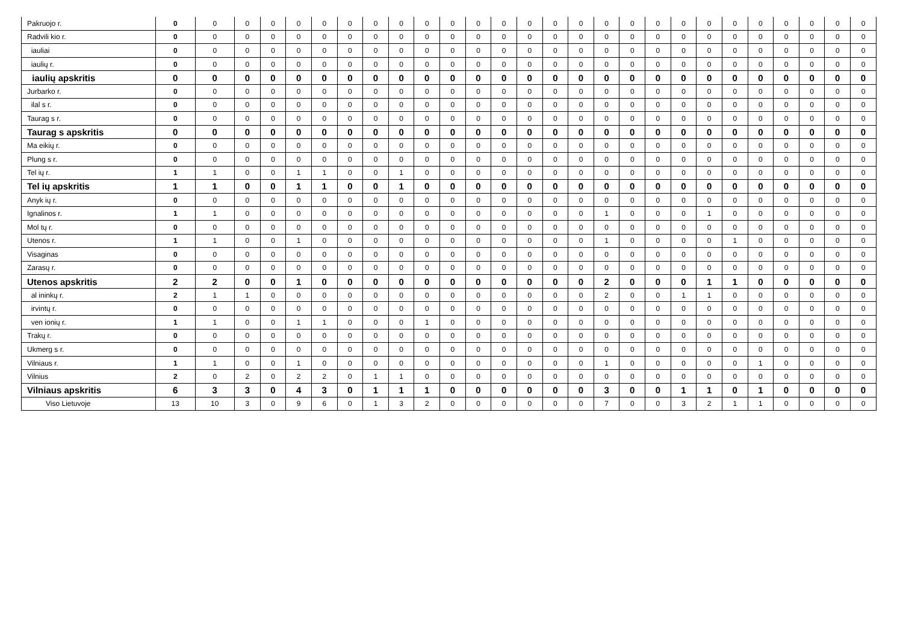| Pakruojo r. | 0 | 0 | 0 | 0 | 0 | 0 | 0 | 0 | 0 | 0 | 0 | 0 | 0 | 0 | 0 | 0 | 0 | 0 | 0 | 0 | 0 | 0 | 0 | 0 | 0 | 0 | 0 |
| Radvili kio r. | 0 | 0 | 0 | 0 | 0 | 0 | 0 | 0 | 0 | 0 | 0 | 0 | 0 | 0 | 0 | 0 | 0 | 0 | 0 | 0 | 0 | 0 | 0 | 0 | 0 | 0 | 0 |
| iauliai | 0 | 0 | 0 | 0 | 0 | 0 | 0 | 0 | 0 | 0 | 0 | 0 | 0 | 0 | 0 | 0 | 0 | 0 | 0 | 0 | 0 | 0 | 0 | 0 | 0 | 0 | 0 |
| iaulių r. | 0 | 0 | 0 | 0 | 0 | 0 | 0 | 0 | 0 | 0 | 0 | 0 | 0 | 0 | 0 | 0 | 0 | 0 | 0 | 0 | 0 | 0 | 0 | 0 | 0 | 0 | 0 |
| iaulių apskritis | 0 | 0 | 0 | 0 | 0 | 0 | 0 | 0 | 0 | 0 | 0 | 0 | 0 | 0 | 0 | 0 | 0 | 0 | 0 | 0 | 0 | 0 | 0 | 0 | 0 | 0 | 0 |
| Jurbarko r. | 0 | 0 | 0 | 0 | 0 | 0 | 0 | 0 | 0 | 0 | 0 | 0 | 0 | 0 | 0 | 0 | 0 | 0 | 0 | 0 | 0 | 0 | 0 | 0 | 0 | 0 | 0 |
| ilal s r. | 0 | 0 | 0 | 0 | 0 | 0 | 0 | 0 | 0 | 0 | 0 | 0 | 0 | 0 | 0 | 0 | 0 | 0 | 0 | 0 | 0 | 0 | 0 | 0 | 0 | 0 | 0 |
| Taurag s r. | 0 | 0 | 0 | 0 | 0 | 0 | 0 | 0 | 0 | 0 | 0 | 0 | 0 | 0 | 0 | 0 | 0 | 0 | 0 | 0 | 0 | 0 | 0 | 0 | 0 | 0 | 0 |
| Taurag s apskritis | 0 | 0 | 0 | 0 | 0 | 0 | 0 | 0 | 0 | 0 | 0 | 0 | 0 | 0 | 0 | 0 | 0 | 0 | 0 | 0 | 0 | 0 | 0 | 0 | 0 | 0 | 0 |
| Ma eikių r. | 0 | 0 | 0 | 0 | 0 | 0 | 0 | 0 | 0 | 0 | 0 | 0 | 0 | 0 | 0 | 0 | 0 | 0 | 0 | 0 | 0 | 0 | 0 | 0 | 0 | 0 | 0 |
| Plung s r. | 0 | 0 | 0 | 0 | 0 | 0 | 0 | 0 | 0 | 0 | 0 | 0 | 0 | 0 | 0 | 0 | 0 | 0 | 0 | 0 | 0 | 0 | 0 | 0 | 0 | 0 | 0 |
| Tel ių r. | 1 | 1 | 0 | 0 | 1 | 1 | 0 | 0 | 1 | 0 | 0 | 0 | 0 | 0 | 0 | 0 | 0 | 0 | 0 | 0 | 0 | 0 | 0 | 0 | 0 | 0 | 0 |
| Tel ių apskritis | 1 | 1 | 0 | 0 | 1 | 1 | 0 | 0 | 1 | 0 | 0 | 0 | 0 | 0 | 0 | 0 | 0 | 0 | 0 | 0 | 0 | 0 | 0 | 0 | 0 | 0 | 0 |
| Anyk ių r. | 0 | 0 | 0 | 0 | 0 | 0 | 0 | 0 | 0 | 0 | 0 | 0 | 0 | 0 | 0 | 0 | 0 | 0 | 0 | 0 | 0 | 0 | 0 | 0 | 0 | 0 | 0 |
| Ignalinos r. | 1 | 1 | 0 | 0 | 0 | 0 | 0 | 0 | 0 | 0 | 0 | 0 | 0 | 0 | 0 | 0 | 1 | 0 | 0 | 0 | 1 | 0 | 0 | 0 | 0 | 0 | 0 |
| Mol tų r. | 0 | 0 | 0 | 0 | 0 | 0 | 0 | 0 | 0 | 0 | 0 | 0 | 0 | 0 | 0 | 0 | 0 | 0 | 0 | 0 | 0 | 0 | 0 | 0 | 0 | 0 | 0 |
| Utenos r. | 1 | 1 | 0 | 0 | 1 | 0 | 0 | 0 | 0 | 0 | 0 | 0 | 0 | 0 | 0 | 0 | 1 | 0 | 0 | 0 | 0 | 1 | 0 | 0 | 0 | 0 | 0 |
| Visaginas | 0 | 0 | 0 | 0 | 0 | 0 | 0 | 0 | 0 | 0 | 0 | 0 | 0 | 0 | 0 | 0 | 0 | 0 | 0 | 0 | 0 | 0 | 0 | 0 | 0 | 0 | 0 |
| Zarasų r. | 0 | 0 | 0 | 0 | 0 | 0 | 0 | 0 | 0 | 0 | 0 | 0 | 0 | 0 | 0 | 0 | 0 | 0 | 0 | 0 | 0 | 0 | 0 | 0 | 0 | 0 | 0 |
| Utenos apskritis | 2 | 2 | 0 | 0 | 1 | 0 | 0 | 0 | 0 | 0 | 0 | 0 | 0 | 0 | 0 | 0 | 2 | 0 | 0 | 0 | 1 | 1 | 0 | 0 | 0 | 0 | 0 |
| al ininkų r. | 2 | 1 | 1 | 0 | 0 | 0 | 0 | 0 | 0 | 0 | 0 | 0 | 0 | 0 | 0 | 0 | 2 | 0 | 0 | 1 | 1 | 0 | 0 | 0 | 0 | 0 | 0 |
| irvintų r. | 0 | 0 | 0 | 0 | 0 | 0 | 0 | 0 | 0 | 0 | 0 | 0 | 0 | 0 | 0 | 0 | 0 | 0 | 0 | 0 | 0 | 0 | 0 | 0 | 0 | 0 | 0 |
| ven ionių r. | 1 | 1 | 0 | 0 | 1 | 1 | 0 | 0 | 0 | 1 | 0 | 0 | 0 | 0 | 0 | 0 | 0 | 0 | 0 | 0 | 0 | 0 | 0 | 0 | 0 | 0 | 0 |
| Trakų r. | 0 | 0 | 0 | 0 | 0 | 0 | 0 | 0 | 0 | 0 | 0 | 0 | 0 | 0 | 0 | 0 | 0 | 0 | 0 | 0 | 0 | 0 | 0 | 0 | 0 | 0 | 0 |
| Ukmerg s r. | 0 | 0 | 0 | 0 | 0 | 0 | 0 | 0 | 0 | 0 | 0 | 0 | 0 | 0 | 0 | 0 | 0 | 0 | 0 | 0 | 0 | 0 | 0 | 0 | 0 | 0 | 0 |
| Vilniaus r. | 1 | 1 | 0 | 0 | 1 | 0 | 0 | 0 | 0 | 0 | 0 | 0 | 0 | 0 | 0 | 0 | 1 | 0 | 0 | 0 | 0 | 0 | 1 | 0 | 0 | 0 | 0 |
| Vilnius | 2 | 0 | 2 | 0 | 2 | 2 | 0 | 1 | 1 | 0 | 0 | 0 | 0 | 0 | 0 | 0 | 0 | 0 | 0 | 0 | 0 | 0 | 0 | 0 | 0 | 0 | 0 |
| Vilniaus apskritis | 6 | 3 | 3 | 0 | 4 | 3 | 0 | 1 | 1 | 1 | 0 | 0 | 0 | 0 | 0 | 0 | 3 | 0 | 0 | 1 | 1 | 0 | 1 | 0 | 0 | 0 | 0 |
| Viso Lietuvoje | 13 | 10 | 3 | 0 | 9 | 6 | 0 | 1 | 3 | 2 | 0 | 0 | 0 | 0 | 0 | 0 | 7 | 0 | 0 | 3 | 2 | 1 | 1 | 0 | 0 | 0 | 0 |